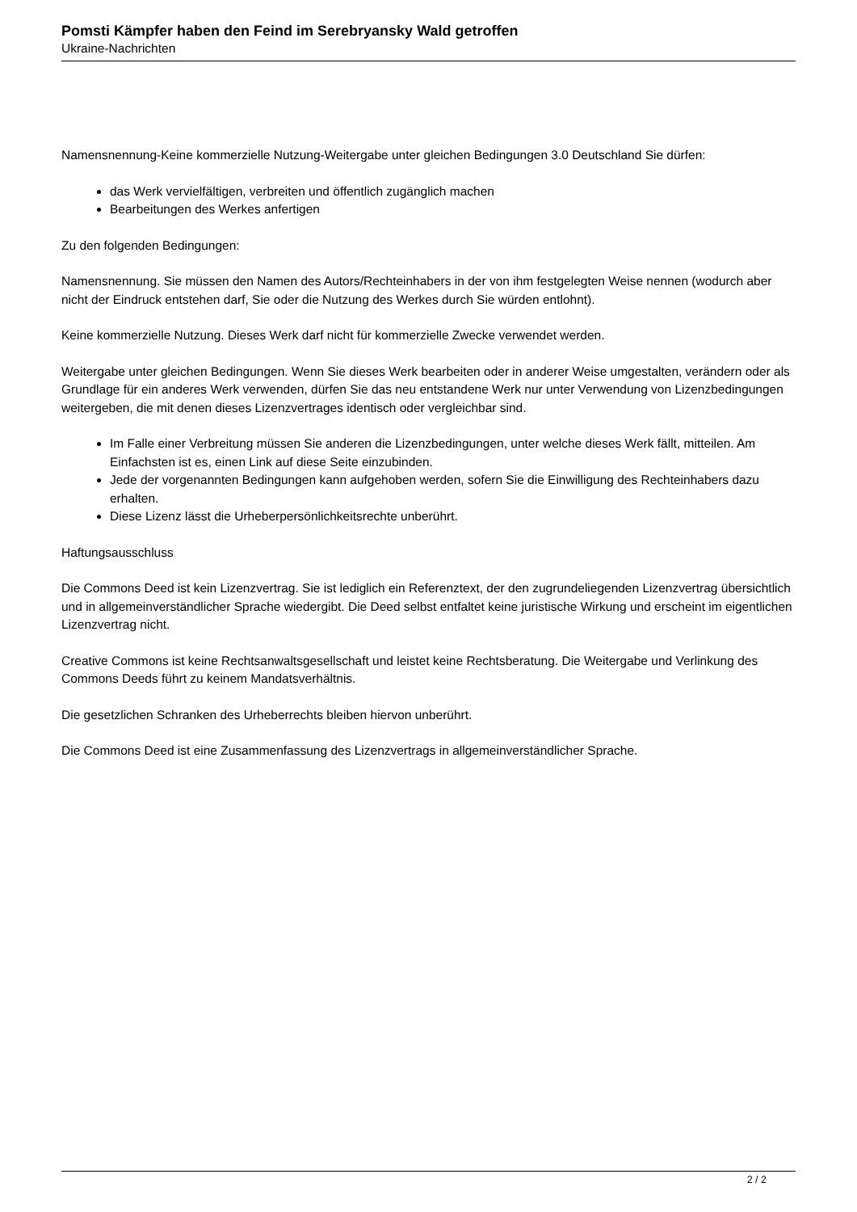Pomsti Kämpfer haben den Feind im Serebryansky Wald getroffen
Ukraine-Nachrichten
Namensnennung-Keine kommerzielle Nutzung-Weitergabe unter gleichen Bedingungen 3.0 Deutschland Sie dürfen:
das Werk vervielfältigen, verbreiten und öffentlich zugänglich machen
Bearbeitungen des Werkes anfertigen
Zu den folgenden Bedingungen:
Namensnennung. Sie müssen den Namen des Autors/Rechteinhabers in der von ihm festgelegten Weise nennen (wodurch aber nicht der Eindruck entstehen darf, Sie oder die Nutzung des Werkes durch Sie würden entlohnt).
Keine kommerzielle Nutzung. Dieses Werk darf nicht für kommerzielle Zwecke verwendet werden.
Weitergabe unter gleichen Bedingungen. Wenn Sie dieses Werk bearbeiten oder in anderer Weise umgestalten, verändern oder als Grundlage für ein anderes Werk verwenden, dürfen Sie das neu entstandene Werk nur unter Verwendung von Lizenzbedingungen weitergeben, die mit denen dieses Lizenzvertrages identisch oder vergleichbar sind.
Im Falle einer Verbreitung müssen Sie anderen die Lizenzbedingungen, unter welche dieses Werk fällt, mitteilen. Am Einfachsten ist es, einen Link auf diese Seite einzubinden.
Jede der vorgenannten Bedingungen kann aufgehoben werden, sofern Sie die Einwilligung des Rechteinhabers dazu erhalten.
Diese Lizenz lässt die Urheberpersönlichkeitsrechte unberührt.
Haftungsausschluss
Die Commons Deed ist kein Lizenzvertrag. Sie ist lediglich ein Referenztext, der den zugrundeliegenden Lizenzvertrag übersichtlich und in allgemeinverständlicher Sprache wiedergibt. Die Deed selbst entfaltet keine juristische Wirkung und erscheint im eigentlichen Lizenzvertrag nicht.
Creative Commons ist keine Rechtsanwaltsgesellschaft und leistet keine Rechtsberatung. Die Weitergabe und Verlinkung des Commons Deeds führt zu keinem Mandatsverhältnis.
Die gesetzlichen Schranken des Urheberrechts bleiben hiervon unberührt.
Die Commons Deed ist eine Zusammenfassung des Lizenzvertrags in allgemeinverständlicher Sprache.
2 / 2